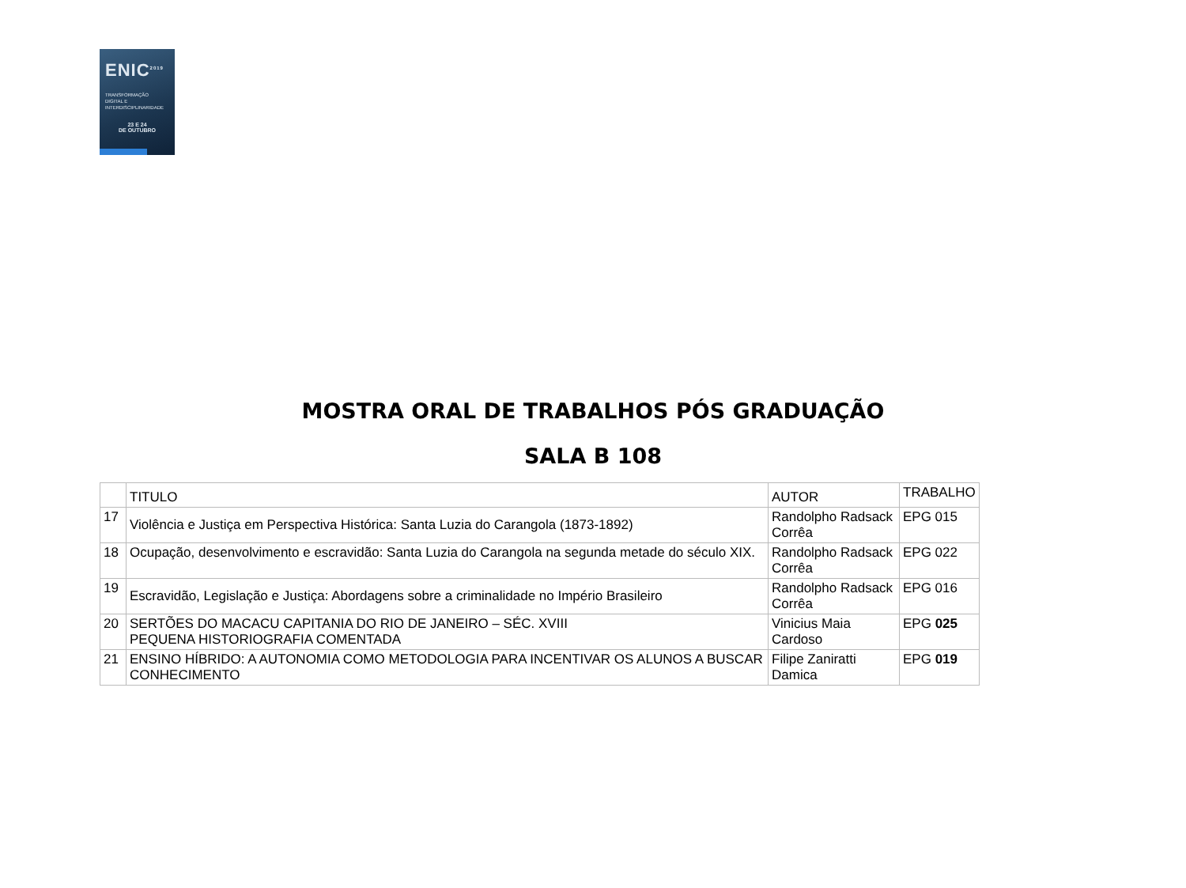ENIC<sup>2019</sup>
TRANSFORMAÇÃO
DIGITAL E
INTERDISCIPLINARIDADE
23 E 24
DE OUTUBRO
MOSTRA ORAL DE TRABALHOS PÓS GRADUAÇÃO
SALA B 108
| | TITULO | AUTOR | TRABALHO |
| --- | --- | --- | --- |
| 17 | Violência e Justiça em Perspectiva Histórica: Santa Luzia do Carangola (1873-1892) | Randolpho Radsack Corrêa | EPG 015 |
| 18 | Ocupação, desenvolvimento e escravidão: Santa Luzia do Carangola na segunda metade do século XIX. | Randolpho Radsack Corrêa | EPG 022 |
| 19 | Escravidão, Legislação e Justiça: Abordagens sobre a criminalidade no Império Brasileiro | Randolpho Radsack Corrêa | EPG 016 |
| 20 | SERTÕES DO MACACU CAPITANIA DO RIO DE JANEIRO – SÉC. XVIII PEQUENA HISTORIOGRAFIA COMENTADA | Vinicius Maia Cardoso | EPG 025 |
| 21 | ENSINO HÍBRIDO: A AUTONOMIA COMO METODOLOGIA PARA INCENTIVAR OS ALUNOS A BUSCAR CONHECIMENTO | Filipe Zaniratti Damica | EPG 019 |